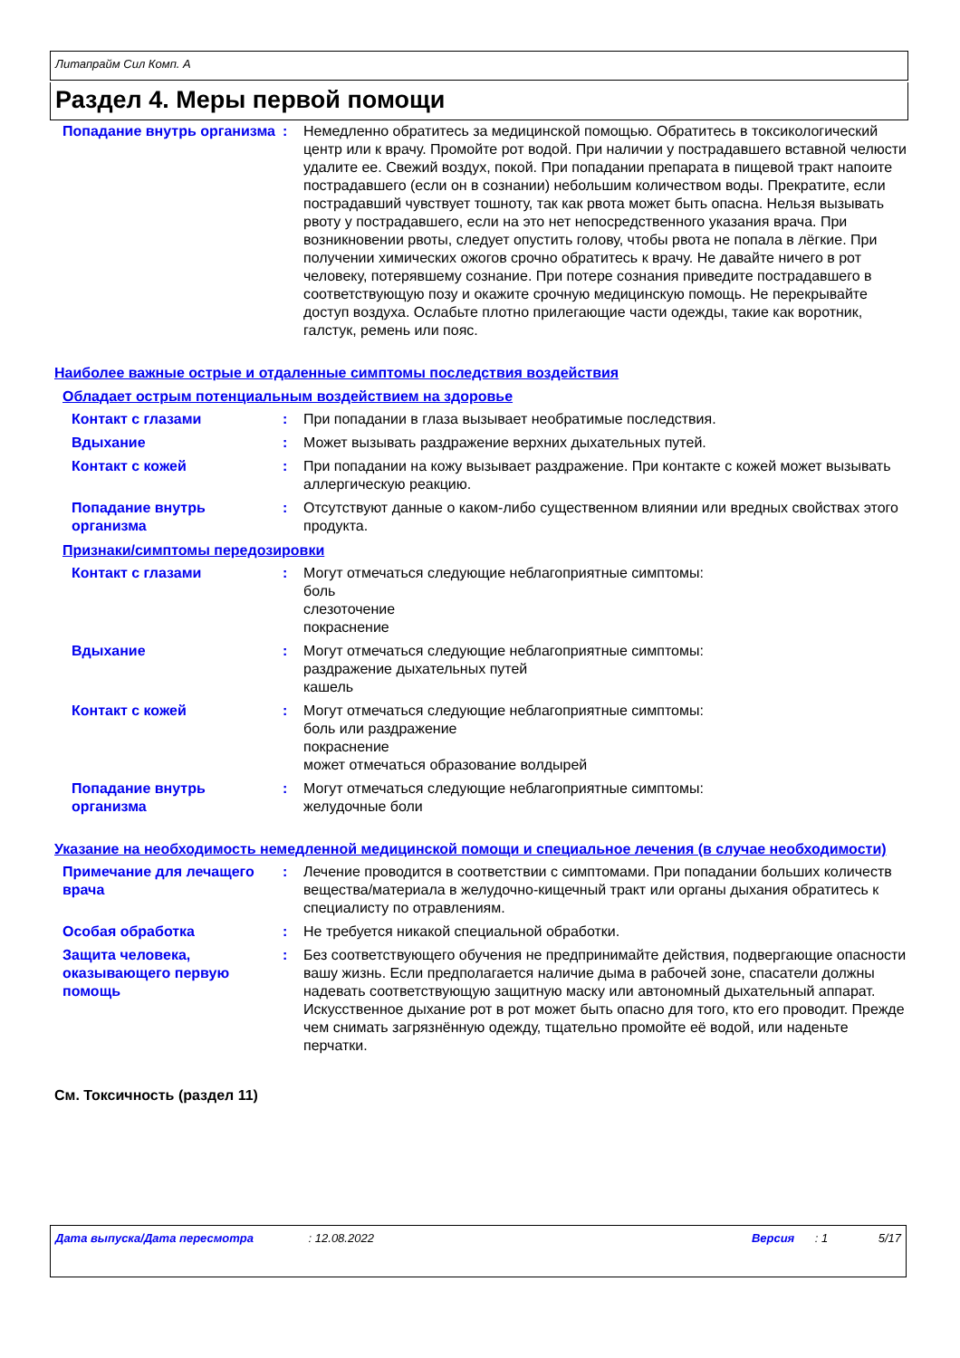Литапрайм Сил Комп. А
Раздел 4. Меры первой помощи
Попадание внутрь организма
: Немедленно обратитесь за медицинской помощью. Обратитесь в токсикологический центр или к врачу. Промойте рот водой. При наличии у пострадавшего вставной челюсти удалите ее. Свежий воздух, покой. При попадании препарата в пищевой тракт напоите пострадавшего (если он в сознании) небольшим количеством воды. Прекратите, если пострадавший чувствует тошноту, так как рвота может быть опасна. Нельзя вызывать рвоту у пострадавшего, если на это нет непосредственного указания врача. При возникновении рвоты, следует опустить голову, чтобы рвота не попала в лёгкие. При получении химических ожогов срочно обратитесь к врачу. Не давайте ничего в рот человеку, потерявшему сознание. При потере сознания приведите пострадавшего в соответствующую позу и окажите срочную медицинскую помощь. Не перекрывайте доступ воздуха. Ослабьте плотно прилегающие части одежды, такие как воротник, галстук, ремень или пояс.
Наиболее важные острые и отдаленные симптомы последствия воздействия
Обладает острым потенциальным воздействием на здоровье
Контакт с глазами : При попадании в глаза вызывает необратимые последствия.
Вдыхание : Может вызывать раздражение верхних дыхательных путей.
Контакт с кожей : При попадании на кожу вызывает раздражение. При контакте с кожей может вызывать аллергическую реакцию.
Попадание внутрь организма
: Отсутствуют данные о каком-либо существенном влиянии или вредных свойствах этого продукта.
Признаки/симптомы передозировки
Контакт с глазами : Могут отмечаться следующие неблагоприятные симптомы:
боль
слезоточение
покраснение
Вдыхание : Могут отмечаться следующие неблагоприятные симптомы:
раздражение дыхательных путей
кашель
Контакт с кожей : Могут отмечаться следующие неблагоприятные симптомы:
боль или раздражение
покраснение
может отмечаться образование волдырей
Попадание внутрь организма
: Могут отмечаться следующие неблагоприятные симптомы:
желудочные боли
Указание на необходимость немедленной медицинской помощи и специальное лечения (в случае необходимости)
Примечание для лечащего врача
: Лечение проводится в соответствии с симптомами. При попадании больших количеств вещества/материала в желудочно-кищечный тракт или органы дыхания обратитесь к специалисту по отравлениям.
Особая обработка : Не требуется никакой специальной обработки.
Защита человека, оказывающего первую помощь
: Без соответствующего обучения не предпринимайте действия, подвергающие опасности вашу жизнь. Если предполагается наличие дыма в рабочей зоне, спасатели должны надевать соответствующую защитную маску или автономный дыхательный аппарат. Искусственное дыхание рот в рот может быть опасно для того, кто его проводит. Прежде чем снимать загрязнённую одежду, тщательно промойте её водой, или наденьте перчатки.
См. Токсичность (раздел 11)
Дата выпуска/Дата пересмотра: 12.08.2022 Версия: 1 5/17